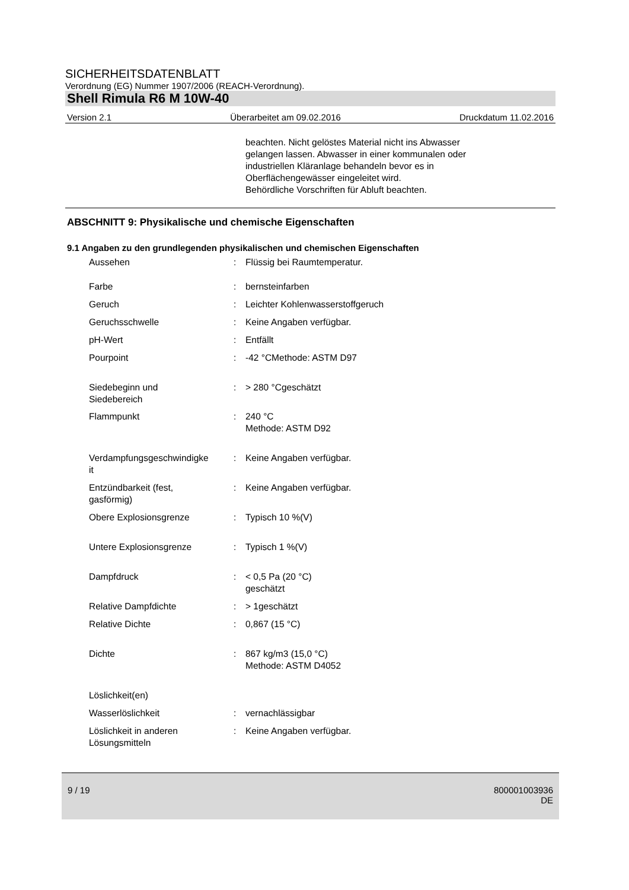SICHERHEITSDATENBLATT
Verordnung (EG) Nummer 1907/2006 (REACH-Verordnung).
Shell Rimula R6 M 10W-40
Version 2.1 Überarbeitet am 09.02.2016 Druckdatum 11.02.2016
beachten. Nicht gelöstes Material nicht ins Abwasser
gelangen lassen. Abwasser in einer kommunalen oder
industriellen Kläranlage behandeln bevor es in
Oberflächengewässer eingeleitet wird.
Behördliche Vorschriften für Abluft beachten.
ABSCHNITT 9: Physikalische und chemische Eigenschaften
9.1 Angaben zu den grundlegenden physikalischen und chemischen Eigenschaften
| Aussehen | : | Flüssig bei Raumtemperatur. |
| Farbe | : | bernsteinfarben |
| Geruch | : | Leichter Kohlenwasserstoffgeruch |
| Geruchsschwelle | : | Keine Angaben verfügbar. |
| pH-Wert | : | Entfällt |
| Pourpoint | : | -42 °CMethode: ASTM D97 |
| Siedebeginn und Siedebereich | : | > 280 °Cgeschätzt |
| Flammpunkt | : | 240 °C Methode: ASTM D92 |
| Verdampfungsgeschwindigke it | : | Keine Angaben verfügbar. |
| Entzündbarkeit (fest, gasförmig) | : | Keine Angaben verfügbar. |
| Obere Explosionsgrenze | : | Typisch 10 %(V) |
| Untere Explosionsgrenze | : | Typisch 1 %(V) |
| Dampfdruck | : | < 0,5 Pa (20 °C) geschätzt |
| Relative Dampfdichte | : | > 1geschätzt |
| Relative Dichte | : | 0,867 (15 °C) |
| Dichte | : | 867 kg/m3 (15,0 °C) Methode: ASTM D4052 |
| Löslichkeit(en) | | |
| Wasserlöslichkeit | : | vernachlässigbar |
| Löslichkeit in anderen Lösungsmitteln | : | Keine Angaben verfügbar. |
9 / 19 800001003936
DE